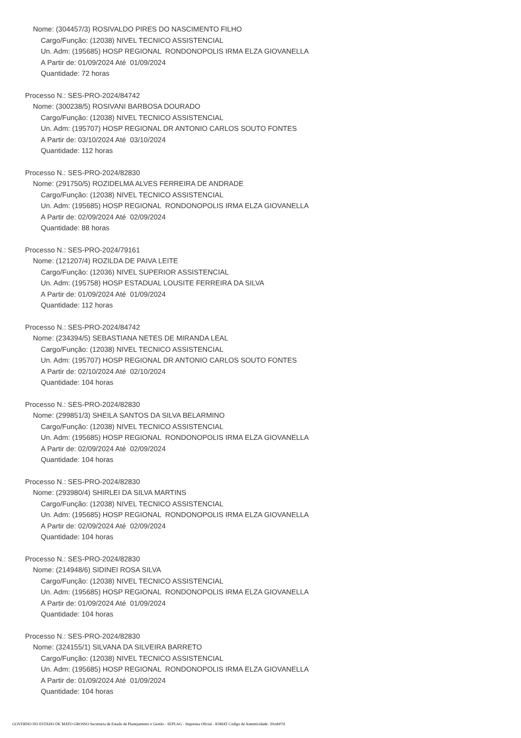Nome: (304457/3) ROSIVALDO PIRES DO NASCIMENTO FILHO
Cargo/Função: (12038) NIVEL TECNICO ASSISTENCIAL
Un. Adm: (195685) HOSP REGIONAL RONDONOPOLIS IRMA ELZA GIOVANELLA
A Partir de: 01/09/2024 Até 01/09/2024
Quantidade: 72 horas
Processo N.: SES-PRO-2024/84742
Nome: (300238/5) ROSIVANI BARBOSA DOURADO
Cargo/Função: (12038) NIVEL TECNICO ASSISTENCIAL
Un. Adm: (195707) HOSP REGIONAL DR ANTONIO CARLOS SOUTO FONTES
A Partir de: 03/10/2024 Até 03/10/2024
Quantidade: 112 horas
Processo N.: SES-PRO-2024/82830
Nome: (291750/5) ROZIDELMA ALVES FERREIRA DE ANDRADE
Cargo/Função: (12038) NIVEL TECNICO ASSISTENCIAL
Un. Adm: (195685) HOSP REGIONAL RONDONOPOLIS IRMA ELZA GIOVANELLA
A Partir de: 02/09/2024 Até 02/09/2024
Quantidade: 88 horas
Processo N.: SES-PRO-2024/79161
Nome: (121207/4) ROZILDA DE PAIVA LEITE
Cargo/Função: (12036) NIVEL SUPERIOR ASSISTENCIAL
Un. Adm: (195758) HOSP ESTADUAL LOUSITE FERREIRA DA SILVA
A Partir de: 01/09/2024 Até 01/09/2024
Quantidade: 112 horas
Processo N.: SES-PRO-2024/84742
Nome: (234394/5) SEBASTIANA NETES DE MIRANDA LEAL
Cargo/Função: (12038) NIVEL TECNICO ASSISTENCIAL
Un. Adm: (195707) HOSP REGIONAL DR ANTONIO CARLOS SOUTO FONTES
A Partir de: 02/10/2024 Até 02/10/2024
Quantidade: 104 horas
Processo N.: SES-PRO-2024/82830
Nome: (299851/3) SHEILA SANTOS DA SILVA BELARMINO
Cargo/Função: (12038) NIVEL TECNICO ASSISTENCIAL
Un. Adm: (195685) HOSP REGIONAL RONDONOPOLIS IRMA ELZA GIOVANELLA
A Partir de: 02/09/2024 Até 02/09/2024
Quantidade: 104 horas
Processo N.: SES-PRO-2024/82830
Nome: (293980/4) SHIRLEI DA SILVA MARTINS
Cargo/Função: (12038) NIVEL TECNICO ASSISTENCIAL
Un. Adm: (195685) HOSP REGIONAL RONDONOPOLIS IRMA ELZA GIOVANELLA
A Partir de: 02/09/2024 Até 02/09/2024
Quantidade: 104 horas
Processo N.: SES-PRO-2024/82830
Nome: (214948/6) SIDINEI ROSA SILVA
Cargo/Função: (12038) NIVEL TECNICO ASSISTENCIAL
Un. Adm: (195685) HOSP REGIONAL RONDONOPOLIS IRMA ELZA GIOVANELLA
A Partir de: 01/09/2024 Até 01/09/2024
Quantidade: 104 horas
Processo N.: SES-PRO-2024/82830
Nome: (324155/1) SILVANA DA SILVEIRA BARRETO
Cargo/Função: (12038) NIVEL TECNICO ASSISTENCIAL
Un. Adm: (195685) HOSP REGIONAL RONDONOPOLIS IRMA ELZA GIOVANELLA
A Partir de: 01/09/2024 Até 01/09/2024
Quantidade: 104 horas
GOVERNO DO ESTADO DE MATO GROSSO Secretaria de Estado de Planejamento e Gestão - SEPLAG - Imprensa Oficial - IOMAT Código de Autenticidade: 20ceb07d